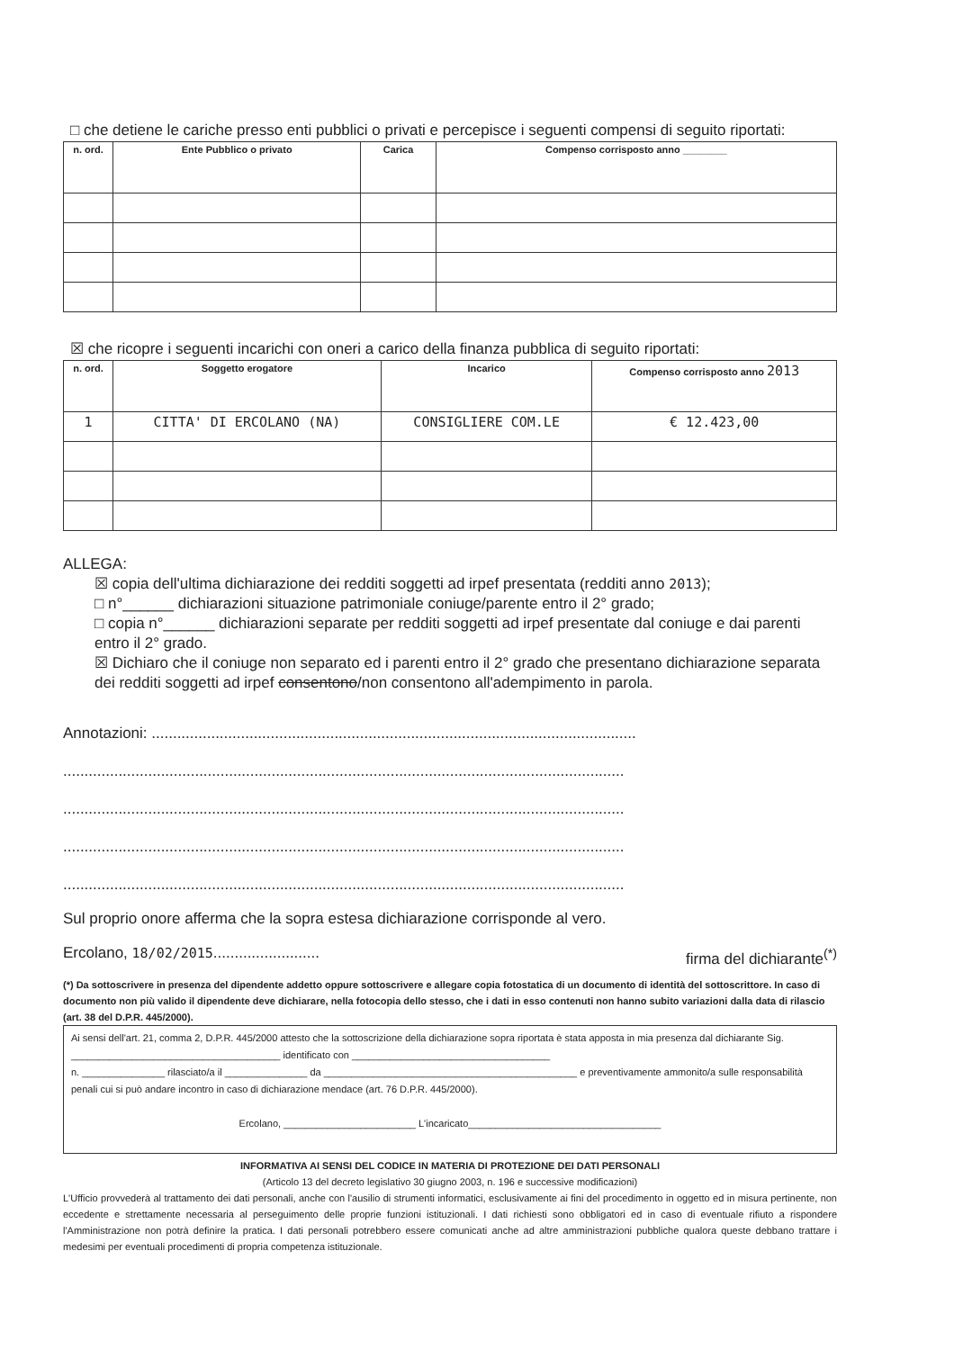□ che detiene le cariche presso enti pubblici o privati e percepisce i seguenti compensi di seguito riportati:
| n. ord. | Ente Pubblico o privato | Carica | Compenso corrisposto anno ________ |
| --- | --- | --- | --- |
☒ che ricopre i seguenti incarichi con oneri a carico della finanza pubblica di seguito riportati:
| n. ord. | Soggetto erogatore | Incarico | Compenso corrisposto anno 2013 |
| --- | --- | --- | --- |
| 1 | CITTA' DI ERCOLANO (NA) | CONSIGLIERE COM.LE | € 12.423,00 |
ALLEGA:
☒ copia dell'ultima dichiarazione dei redditi soggetti ad irpef presentata (redditi anno 2013);
□ n°______ dichiarazioni situazione patrimoniale coniuge/parente entro il 2° grado;
□ copia n°______ dichiarazioni separate per redditi soggetti ad irpef presentate dal coniuge e dai parenti entro il 2° grado.
☒ Dichiaro che il coniuge non separato ed i parenti entro il 2° grado che presentano dichiarazione separata dei redditi soggetti ad irpef consentono/non consentono all'adempimento in parola.
Annotazioni: ..................................................................................................................
....................................................................................................................................
....................................................................................................................................
....................................................................................................................................
....................................................................................................................................
Sul proprio onore afferma che la sopra estesa dichiarazione corrisponde al vero.
Ercolano, 18/02/2015......................... firma del dichiarante<sup>(*)</sup>
(*) Da sottoscrivere in presenza del dipendente addetto oppure sottoscrivere e allegare copia fotostatica di un documento di identità del sottoscrittore. In caso di documento non più valido il dipendente deve dichiarare, nella fotocopia dello stesso, che i dati in esso contenuti non hanno subito variazioni dalla data di rilascio (art. 38 del D.P.R. 445/2000).
Ai sensi dell'art. 21, comma 2, D.P.R. 445/2000 attesto che la sottoscrizione della dichiarazione sopra riportata è stata apposta in mia presenza dal dichiarante Sig. ______________________________________ identificato con ____________________________________
n. _______________ rilasciato/a il _______________ da ______________________________________________ e preventivamente ammonito/a sulle responsabilità penali cui si può andare incontro in caso di dichiarazione mendace (art. 76 D.P.R. 445/2000).
Ercolano, ________________________ L'incaricato___________________________________
INFORMATIVA AI SENSI DEL CODICE IN MATERIA DI PROTEZIONE DEI DATI PERSONALI
(Articolo 13 del decreto legislativo 30 giugno 2003, n. 196 e successive modificazioni)
L'Ufficio provvederà al trattamento dei dati personali, anche con l'ausilio di strumenti informatici, esclusivamente ai fini del procedimento in oggetto ed in misura pertinente, non eccedente e strettamente necessaria al perseguimento delle proprie funzioni istituzionali. I dati richiesti sono obbligatori ed in caso di eventuale rifiuto a rispondere l'Amministrazione non potrà definire la pratica. I dati personali potrebbero essere comunicati anche ad altre amministrazioni pubbliche qualora queste debbano trattare i medesimi per eventuali procedimenti di propria competenza istituzionale.